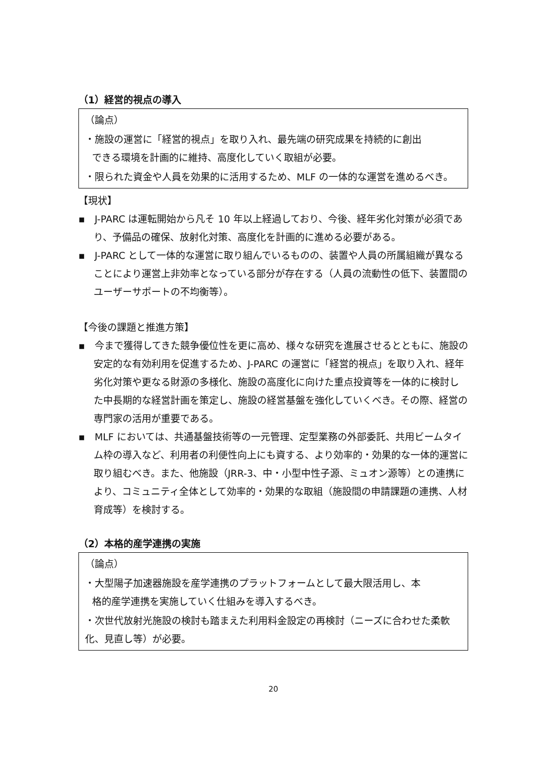（1）経営的視点の導入
（論点）
・施設の運営に「経営的視点」を取り入れ、最先端の研究成果を持続的に創出
できる環境を計画的に維持、高度化していく取組が必要。
・限られた資金や人員を効果的に活用するため、MLF の一体的な運営を進めるべき。
【現状】
▪　J-PARC は運転開始から凡そ 10 年以上経過しており、今後、経年劣化対策が必須であり、予備品の確保、放射化対策、高度化を計画的に進める必要がある。
▪　J-PARC として一体的な運営に取り組んでいるものの、装置や人員の所属組織が異なることにより運営上非効率となっている部分が存在する（人員の流動性の低下、装置間のユーザーサポートの不均衡等）。
【今後の課題と推進方策】
▪　今まで獲得してきた競争優位性を更に高め、様々な研究を進展させるとともに、施設の安定的な有効利用を促進するため、J-PARC の運営に「経営的視点」を取り入れ、経年劣化対策や更なる財源の多様化、施設の高度化に向けた重点投資等を一体的に検討した中長期的な経営計画を策定し、施設の経営基盤を強化していくべき。その際、経営の専門家の活用が重要である。
▪　MLF においては、共通基盤技術等の一元管理、定型業務の外部委託、共用ビームタイム枠の導入など、利用者の利便性向上にも資する、より効率的・効果的な一体的運営に取り組むべき。また、他施設（JRR-3、中・小型中性子源、ミュオン源等）との連携により、コミュニティ全体として効率的・効果的な取組（施設間の申請課題の連携、人材育成等）を検討する。
（2）本格的産学連携の実施
（論点）
・大型陽子加速器施設を産学連携のプラットフォームとして最大限活用し、本
格的産学連携を実施していく仕組みを導入するべき。
・次世代放射光施設の検討も踏まえた利用料金設定の再検討（ニーズに合わせた柔軟化、見直し等）が必要。
20